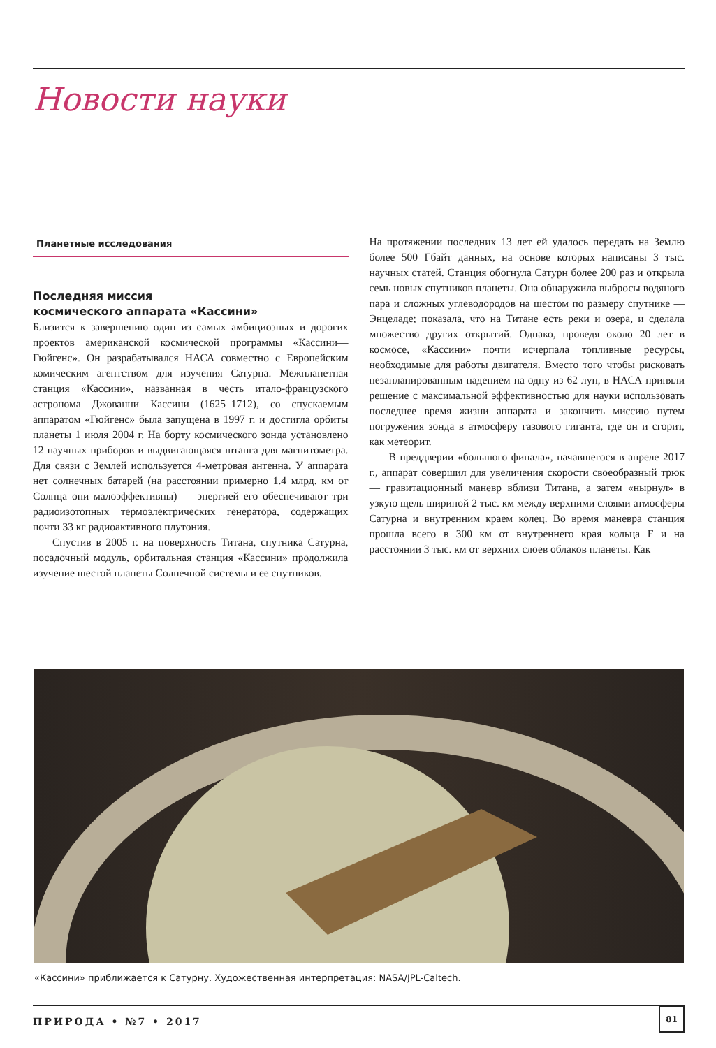Новости науки
Планетные исследования
Последняя миссия
космического аппарата «Кассини»
Близится к завершению один из самых амбициозных и дорогих проектов американской космической программы «Кассини—Гюйгенс». Он разрабатывался НАСА совместно с Европейским комическим агентством для изучения Сатурна. Межпланетная станция «Кассини», названная в честь итало-французского астронома Джованни Кассини (1625–1712), со спускаемым аппаратом «Гюйгенс» была запущена в 1997 г. и достигла орбиты планеты 1 июля 2004 г. На борту космического зонда установлено 12 научных приборов и выдвигающаяся штанга для магнитометра. Для связи с Землей используется 4-метровая антенна. У аппарата нет солнечных батарей (на расстоянии примерно 1.4 млрд. км от Солнца они малоэффективны) — энергией его обеспечивают три радиоизотопных термоэлектрических генератора, содержащих почти 33 кг радиоактивного плутония.
Спустив в 2005 г. на поверхность Титана, спутника Сатурна, посадочный модуль, орбитальная станция «Кассини» продолжила изучение шестой планеты Солнечной системы и ее спутников.
На протяжении последних 13 лет ей удалось передать на Землю более 500 Гбайт данных, на основе которых написаны 3 тыс. научных статей. Станция обогнула Сатурн более 200 раз и открыла семь новых спутников планеты. Она обнаружила выбросы водяного пара и сложных углеводородов на шестом по размеру спутнике — Энцеладе; показала, что на Титане есть реки и озера, и сделала множество других открытий. Однако, проведя около 20 лет в космосе, «Кассини» почти исчерпала топливные ресурсы, необходимые для работы двигателя. Вместо того чтобы рисковать незапланированным падением на одну из 62 лун, в НАСА приняли решение с максимальной эффективностью для науки использовать последнее время жизни аппарата и закончить миссию путем погружения зонда в атмосферу газового гиганта, где он и сгорит, как метеорит.
В преддверии «большого финала», начавшегося в апреле 2017 г., аппарат совершил для увеличения скорости своеобразный трюк — гравитационный маневр вблизи Титана, а затем «нырнул» в узкую щель шириной 2 тыс. км между верхними слоями атмосферы Сатурна и внутренним краем колец. Во время маневра станция прошла всего в 300 км от внутреннего края кольца F и на расстоянии 3 тыс. км от верхних слоев облаков планеты. Как
«Кассини» приближается к Сатурну. Художественная интерпретация: NASA/JPL-Caltech.
ПРИРОДА • №7 • 2017
81